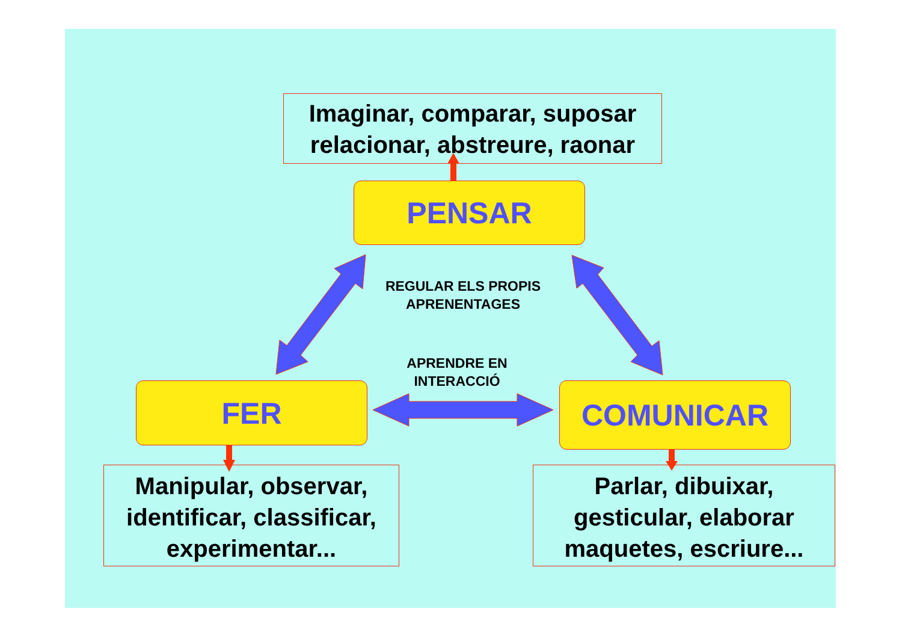Imaginar, comparar, suposar
relacionar, abstreure, raonar
PENSAR
REGULAR ELS PROPIS
APRENENTAGES
APRENDRE EN
INTERACCIÓ
FER COMUNICAR
Manipular, observar,
identificar, classificar,
experimentar...
Parlar, dibuixar,
gesticular, elaborar
maquetes, escriure...